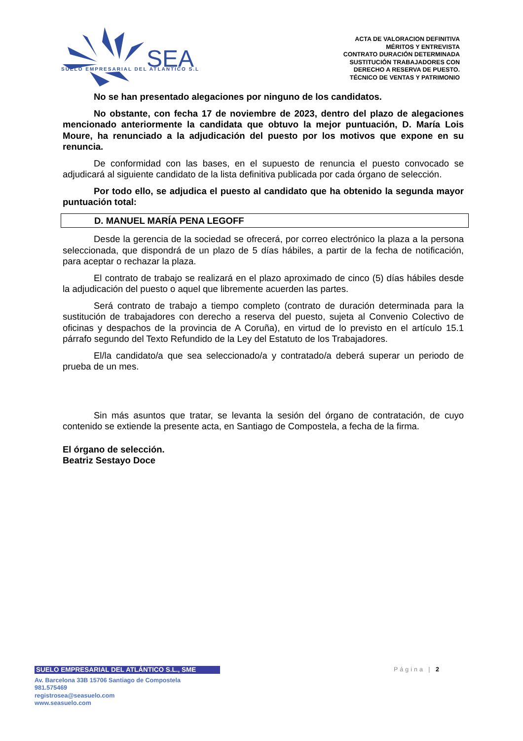SEA
SUELO EMPRESARIAL DEL ATLANTICO S.L
ACTA DE VALORACION DEFINITIVA
MÉRITOS Y ENTREVISTA
CONTRATO DURACIÓN DETERMINADA
SUSTITUCIÓN TRABAJADORES CON
DERECHO A RESERVA DE PUESTO.
TÉCNICO DE VENTAS Y PATRIMONIO
No se han presentado alegaciones por ninguno de los candidatos.
No obstante, con fecha 17 de noviembre de 2023, dentro del plazo de alegaciones mencionado anteriormente la candidata que obtuvo la mejor puntuación, D. María Lois Moure, ha renunciado a la adjudicación del puesto por los motivos que expone en su renuncia.
De conformidad con las bases, en el supuesto de renuncia el puesto convocado se adjudicará al siguiente candidato de la lista definitiva publicada por cada órgano de selección.
Por todo ello, se adjudica el puesto al candidato que ha obtenido la segunda mayor puntuación total:
D. MANUEL MARÍA PENA LEGOFF
Desde la gerencia de la sociedad se ofrecerá, por correo electrónico la plaza a la persona seleccionada, que dispondrá de un plazo de 5 días hábiles, a partir de la fecha de notificación, para aceptar o rechazar la plaza.
El contrato de trabajo se realizará en el plazo aproximado de cinco (5) días hábiles desde la adjudicación del puesto o aquel que libremente acuerden las partes.
Será contrato de trabajo a tiempo completo (contrato de duración determinada para la sustitución de trabajadores con derecho a reserva del puesto, sujeta al Convenio Colectivo de oficinas y despachos de la provincia de A Coruña), en virtud de lo previsto en el artículo 15.1 párrafo segundo del Texto Refundido de la Ley del Estatuto de los Trabajadores.
El/la candidato/a que sea seleccionado/a y contratado/a deberá superar un periodo de prueba de un mes.
Sin más asuntos que tratar, se levanta la sesión del órgano de contratación, de cuyo contenido se extiende la presente acta, en Santiago de Compostela, a fecha de la firma.
El órgano de selección.
Beatriz Sestayo Doce
SUELO EMPRESARIAL DEL ATLÁNTICO S.L., SME
Página | 2
Av. Barcelona 33B 15706 Santiago de Compostela
981.575469
registrosea@seasuelo.com
www.seasuelo.com